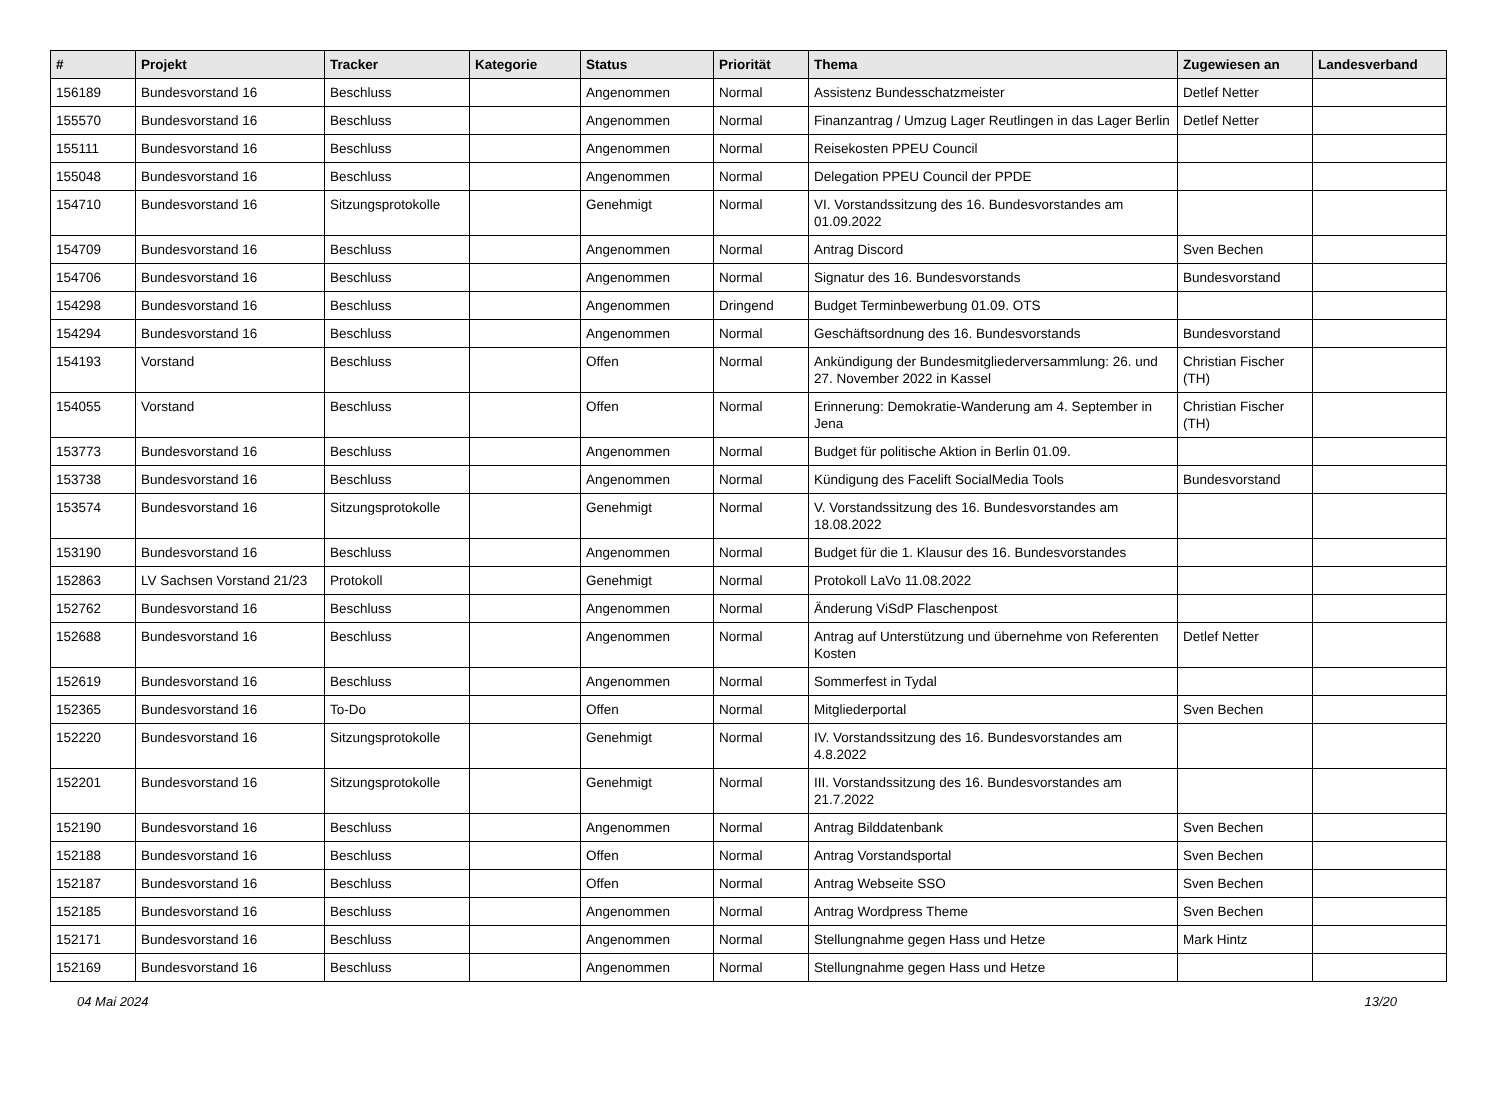| # | Projekt | Tracker | Kategorie | Status | Priorität | Thema | Zugewiesen an | Landesverband |
| --- | --- | --- | --- | --- | --- | --- | --- | --- |
| 156189 | Bundesvorstand 16 | Beschluss | | Angenommen | Normal | Assistenz Bundesschatzmeister | Detlef Netter | |
| 155570 | Bundesvorstand 16 | Beschluss | | Angenommen | Normal | Finanzantrag / Umzug Lager Reutlingen in das Lager Berlin | Detlef Netter | |
| 155111 | Bundesvorstand 16 | Beschluss | | Angenommen | Normal | Reisekosten PPEU Council | | |
| 155048 | Bundesvorstand 16 | Beschluss | | Angenommen | Normal | Delegation PPEU Council der PPDE | | |
| 154710 | Bundesvorstand 16 | Sitzungsprotokolle | | Genehmigt | Normal | VI. Vorstandssitzung des 16. Bundesvorstandes am 01.09.2022 | | |
| 154709 | Bundesvorstand 16 | Beschluss | | Angenommen | Normal | Antrag Discord | Sven Bechen | |
| 154706 | Bundesvorstand 16 | Beschluss | | Angenommen | Normal | Signatur des 16. Bundesvorstands | Bundesvorstand | |
| 154298 | Bundesvorstand 16 | Beschluss | | Angenommen | Dringend | Budget Terminbewerbung 01.09. OTS | | |
| 154294 | Bundesvorstand 16 | Beschluss | | Angenommen | Normal | Geschäftsordnung des 16. Bundesvorstands | Bundesvorstand | |
| 154193 | Vorstand | Beschluss | | Offen | Normal | Ankündigung der Bundesmitgliederversammlung: 26. und 27. November 2022 in Kassel | Christian Fischer (TH) | |
| 154055 | Vorstand | Beschluss | | Offen | Normal | Erinnerung: Demokratie-Wanderung am 4. September in Jena | Christian Fischer (TH) | |
| 153773 | Bundesvorstand 16 | Beschluss | | Angenommen | Normal | Budget für politische Aktion in Berlin 01.09. | | |
| 153738 | Bundesvorstand 16 | Beschluss | | Angenommen | Normal | Kündigung des Facelift SocialMedia Tools | Bundesvorstand | |
| 153574 | Bundesvorstand 16 | Sitzungsprotokolle | | Genehmigt | Normal | V. Vorstandssitzung des 16. Bundesvorstandes am 18.08.2022 | | |
| 153190 | Bundesvorstand 16 | Beschluss | | Angenommen | Normal | Budget für die 1. Klausur des 16. Bundesvorstandes | | |
| 152863 | LV Sachsen Vorstand 21/23 | Protokoll | | Genehmigt | Normal | Protokoll LaVo 11.08.2022 | | |
| 152762 | Bundesvorstand 16 | Beschluss | | Angenommen | Normal | Änderung ViSdP Flaschenpost | | |
| 152688 | Bundesvorstand 16 | Beschluss | | Angenommen | Normal | Antrag auf Unterstützung und übernehme von Referenten Kosten | Detlef Netter | |
| 152619 | Bundesvorstand 16 | Beschluss | | Angenommen | Normal | Sommerfest in Tydal | | |
| 152365 | Bundesvorstand 16 | To-Do | | Offen | Normal | Mitgliederportal | Sven Bechen | |
| 152220 | Bundesvorstand 16 | Sitzungsprotokolle | | Genehmigt | Normal | IV. Vorstandssitzung des 16. Bundesvorstandes am 4.8.2022 | | |
| 152201 | Bundesvorstand 16 | Sitzungsprotokolle | | Genehmigt | Normal | III. Vorstandssitzung des 16. Bundesvorstandes am 21.7.2022 | | |
| 152190 | Bundesvorstand 16 | Beschluss | | Angenommen | Normal | Antrag Bilddatenbank | Sven Bechen | |
| 152188 | Bundesvorstand 16 | Beschluss | | Offen | Normal | Antrag Vorstandsportal | Sven Bechen | |
| 152187 | Bundesvorstand 16 | Beschluss | | Offen | Normal | Antrag Webseite SSO | Sven Bechen | |
| 152185 | Bundesvorstand 16 | Beschluss | | Angenommen | Normal | Antrag Wordpress Theme | Sven Bechen | |
| 152171 | Bundesvorstand 16 | Beschluss | | Angenommen | Normal | Stellungnahme gegen Hass und Hetze | Mark Hintz | |
| 152169 | Bundesvorstand 16 | Beschluss | | Angenommen | Normal | Stellungnahme gegen Hass und Hetze | | |
04 Mai 2024 13/20